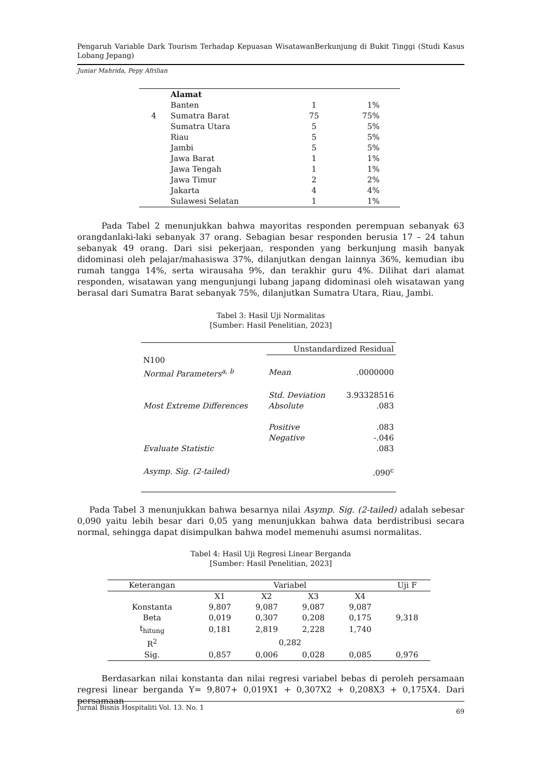Pengaruh Variable Dark Tourism Terhadap Kepuasan WisatawanBerkunjung di Bukit Tinggi (Studi Kasus Lobang Jepang)
Juniar Mahrida, Pepy Afrilian
| | Alamat | | |
| | Banten | 1 | 1% |
| 4 | Sumatra Barat | 75 | 75% |
| | Sumatra Utara | 5 | 5% |
| | Riau | 5 | 5% |
| | Jambi | 5 | 5% |
| | Jawa Barat | 1 | 1% |
| | Jawa Tengah | 1 | 1% |
| | Jawa Timur | 2 | 2% |
| | Jakarta | 4 | 4% |
| | Sulawesi Selatan | 1 | 1% |
Pada Tabel 2 menunjukkan bahwa mayoritas responden perempuan sebanyak 63 orangdanlaki-laki sebanyak 37 orang. Sebagian besar responden berusia 17 – 24 tahun sebanyak 49 orang. Dari sisi pekerjaan, responden yang berkunjung masih banyak didominasi oleh pelajar/mahasiswa 37%, dilanjutkan dengan lainnya 36%, kemudian ibu rumah tangga 14%, serta wirausaha 9%, dan terakhir guru 4%. Dilihat dari alamat responden, wisatawan yang mengunjungi lubang japang didominasi oleh wisatawan yang berasal dari Sumatra Barat sebanyak 75%, dilanjutkan Sumatra Utara, Riau, Jambi.
Tabel 3: Hasil Uji Normalitas
[Sumber: Hasil Penelitian, 2023]
| | Unstandardized Residual | |
| N100 | | |
| Normal Parameters<sup>a, b</sup> | Mean | .0000000 |
| | Std. Deviation | 3.93328516 |
| Most Extreme Differences | Absolute | .083 |
| | Positive | .083 |
| | Negative | -.046 |
| Evaluate Statistic | | .083 |
| Asymp. Sig. (2-tailed) | | .090<sup>c</sup> |
Pada Tabel 3 menunjukkan bahwa besarnya nilai Asymp. Sig. (2-tailed) adalah sebesar 0,090 yaitu lebih besar dari 0,05 yang menunjukkan bahwa data berdistribusi secara normal, sehingga dapat disimpulkan bahwa model memenuhi asumsi normalitas.
Tabel 4: Hasil Uji Regresi Linear Berganda
[Sumber: Hasil Penelitian, 2023]
| Keterangan | Variabel | | | | Uji F |
| | X1 | X2 | X3 | X4 | |
| Konstanta | 9,807 | 9,087 | 9,087 | 9,087 | |
| Beta | 0,019 | 0,307 | 0,208 | 0,175 | 9,318 |
| t<sub>hitung</sub> | 0,181 | 2,819 | 2,228 | 1,740 | |
| R<sup>2</sup> | 0,282 | | | | |
| Sig. | 0,857 | 0,006 | 0,028 | 0,085 | 0,976 |
Berdasarkan nilai konstanta dan nilai regresi variabel bebas di peroleh persamaan regresi linear berganda Y= 9,807+ 0,019X1 + 0,307X2 + 0,208X3 + 0,175X4. Dari persamaan
Jurnal Bisnis Hospitaliti Vol. 13. No. 1 69